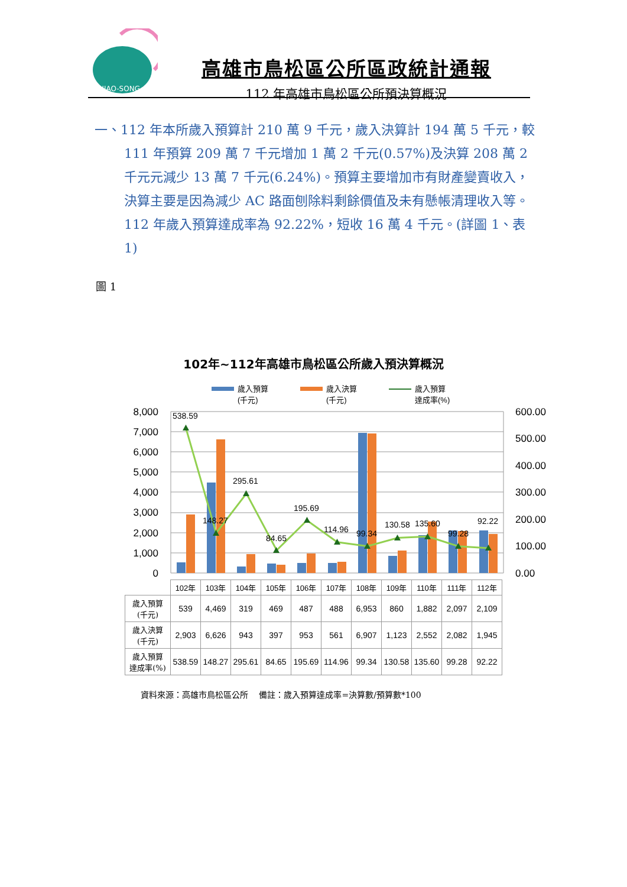NIAO-SONG
高雄市鳥松區公所區政統計通報
112 年高雄市鳥松區公所預決算概況
一、112 年本所歲入預算計 210 萬 9 千元，歲入決算計 194 萬 5 千元，較 111 年預算 209 萬 7 千元增加 1 萬 2 千元(0.57%)及決算 208 萬 2 千元元減少 13 萬 7 千元(6.24%)。預算主要增加市有財產變賣收入，決算主要是因為減少 AC 路面刨除料剩餘價值及未有懸帳清理收入等。112 年歲入預算達成率為 92.22%，短收 16 萬 4 千元。(詳圖 1、表 1)
圖 1
102年~112年高雄市鳥松區公所歲入預決算概況
歲入預算
(千元)
歲入決算
(千元)
歲入預算
達成率(%)
8,000
7,000
6,000
5,000
4,000
3,000
2,000
1,000
0
600.00
500.00
400.00
300.00
200.00
100.00
0.00
538.59
148.27
295.61
84.65
195.69
114.96
99.34
130.58
135.60
99.28
92.22
| | 102年 | 103年 | 104年 | 105年 | 106年 | 107年 | 108年 | 109年 | 110年 | 111年 | 112年 |
| --- | --- | --- | --- | --- | --- | --- | --- | --- | --- | --- | --- |
| 歲入預算 (千元) | 539 | 4,469 | 319 | 469 | 487 | 488 | 6,953 | 860 | 1,882 | 2,097 | 2,109 |
| 歲入決算 (千元) | 2,903 | 6,626 | 943 | 397 | 953 | 561 | 6,907 | 1,123 | 2,552 | 2,082 | 1,945 |
| 歲入預算 達成率(%) | 538.59 | 148.27 | 295.61 | 84.65 | 195.69 | 114.96 | 99.34 | 130.58 | 135.60 | 99.28 | 92.22 |
資料來源：高雄市鳥松區公所　 備註：歲入預算達成率=決算數/預算數*100